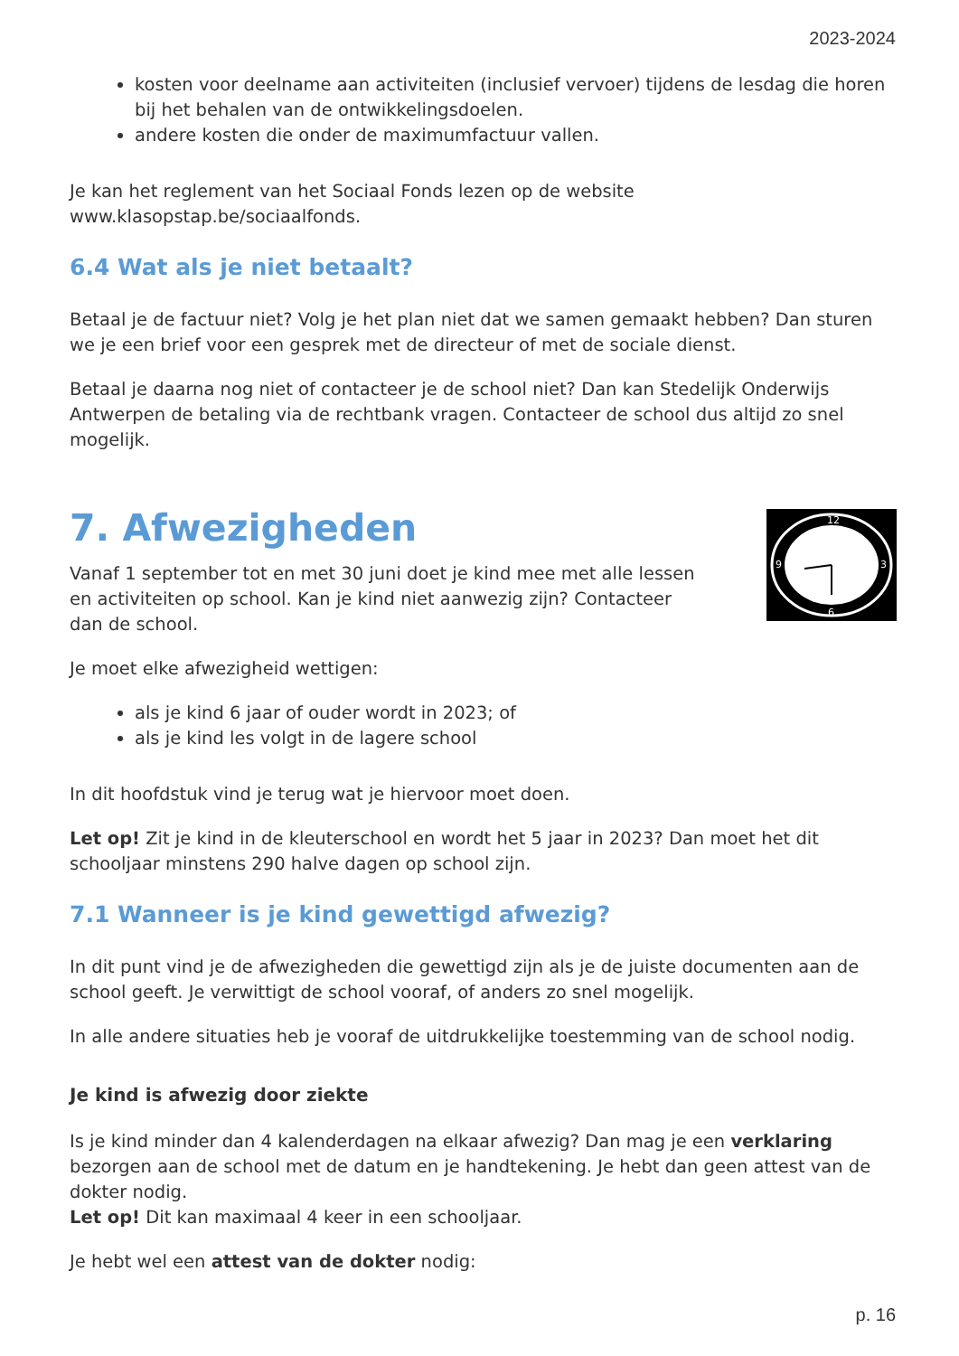2023-2024
kosten voor deelname aan activiteiten (inclusief vervoer) tijdens de lesdag die horen bij het behalen van de ontwikkelingsdoelen.
andere kosten die onder de maximumfactuur vallen.
Je kan het reglement van het Sociaal Fonds lezen op de website www.klasopstap.be/sociaalfonds.
6.4 Wat als je niet betaalt?
Betaal je de factuur niet? Volg je het plan niet dat we samen gemaakt hebben? Dan sturen we je een brief voor een gesprek met de directeur of met de sociale dienst.
Betaal je daarna nog niet of contacteer je de school niet? Dan kan Stedelijk Onderwijs Antwerpen de betaling via de rechtbank vragen. Contacteer de school dus altijd zo snel mogelijk.
7. Afwezigheden
Vanaf 1 september tot en met 30 juni doet je kind mee met alle lessen en activiteiten op school. Kan je kind niet aanwezig zijn? Contacteer dan de school.
12
6
3
9
Je moet elke afwezigheid wettigen:
als je kind 6 jaar of ouder wordt in 2023; of
als je kind les volgt in de lagere school
In dit hoofdstuk vind je terug wat je hiervoor moet doen.
Let op! Zit je kind in de kleuterschool en wordt het 5 jaar in 2023? Dan moet het dit schooljaar minstens 290 halve dagen op school zijn.
7.1 Wanneer is je kind gewettigd afwezig?
In dit punt vind je de afwezigheden die gewettigd zijn als je de juiste documenten aan de school geeft. Je verwittigt de school vooraf, of anders zo snel mogelijk.
In alle andere situaties heb je vooraf de uitdrukkelijke toestemming van de school nodig.
Je kind is afwezig door ziekte
Is je kind minder dan 4 kalenderdagen na elkaar afwezig? Dan mag je een verklaring bezorgen aan de school met de datum en je handtekening. Je hebt dan geen attest van de dokter nodig.
Let op! Dit kan maximaal 4 keer in een schooljaar.
Je hebt wel een attest van de dokter nodig:
p. 16